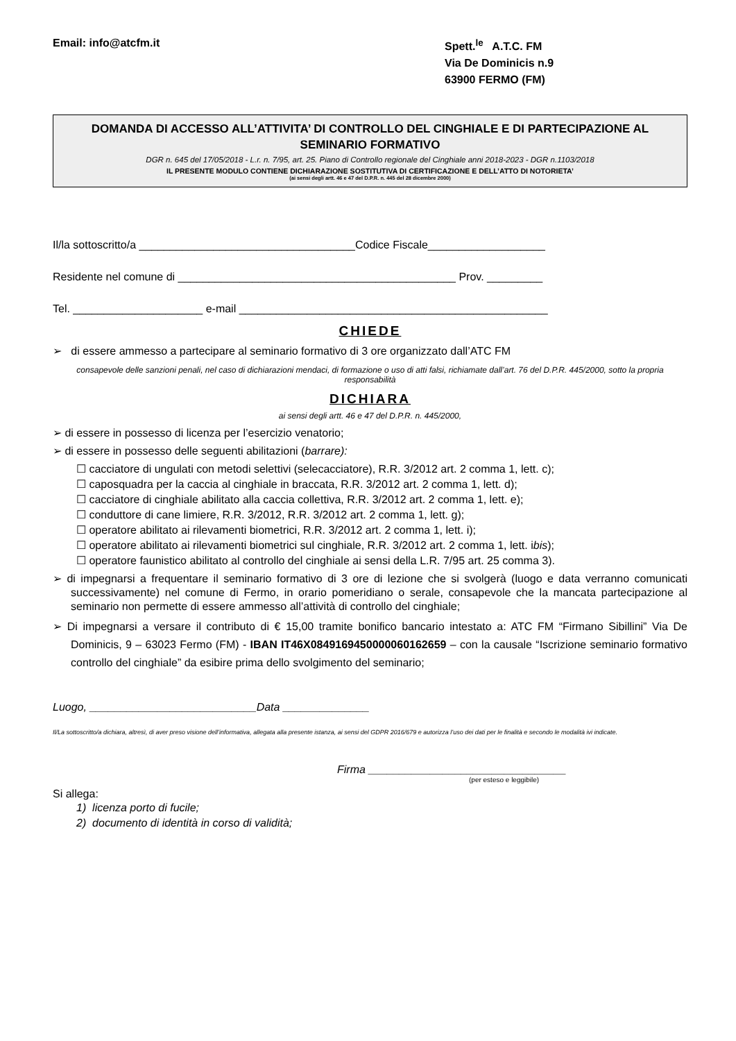Email: info@atcfm.it Spett.<sup>le</sup> A.T.C. FM
Via De Dominicis n.9
63900 FERMO (FM)
DOMANDA DI ACCESSO ALL’ATTIVITA’ DI CONTROLLO DEL CINGHIALE E DI PARTECIPAZIONE AL SEMINARIO FORMATIVO
DGR n. 645 del 17/05/2018 - L.r. n. 7/95, art. 25. Piano di Controllo regionale del Cinghiale anni 2018-2023 - DGR n.1103/2018
IL PRESENTE MODULO CONTIENE DICHIARAZIONE SOSTITUTIVA DI CERTIFICAZIONE E DELL’ATTO DI NOTORIETA’
(ai sensi degli artt. 46 e 47 del D.P.R. n. 445 del 28 dicembre 2000)
Il/la sottoscritto/a ___________________________________Codice Fiscale___________________
Residente nel comune di _____________________________________________ Prov. _________
Tel. _____________________ e-mail __________________________________________________
CHIEDE
➢ di essere ammesso a partecipare al seminario formativo di 3 ore organizzato dall’ATC FM
consapevole delle sanzioni penali, nel caso di dichiarazioni mendaci, di formazione o uso di atti falsi, richiamate dall’art. 76 del D.P.R. 445/2000, sotto la propria responsabilità
DICHIARA
ai sensi degli artt. 46 e 47 del D.P.R. n. 445/2000,
➢ di essere in possesso di licenza per l’esercizio venatorio;
➢ di essere in possesso delle seguenti abilitazioni (barrare):
☐ cacciatore di ungulati con metodi selettivi (selecacciatore), R.R. 3/2012 art. 2 comma 1, lett. c);
☐ caposquadra per la caccia al cinghiale in braccata, R.R. 3/2012 art. 2 comma 1, lett. d);
☐ cacciatore di cinghiale abilitato alla caccia collettiva, R.R. 3/2012 art. 2 comma 1, lett. e);
☐ conduttore di cane limiere, R.R. 3/2012, R.R. 3/2012 art. 2 comma 1, lett. g);
☐ operatore abilitato ai rilevamenti biometrici, R.R. 3/2012 art. 2 comma 1, lett. i);
☐ operatore abilitato ai rilevamenti biometrici sul cinghiale, R.R. 3/2012 art. 2 comma 1, lett. ibis);
☐ operatore faunistico abilitato al controllo del cinghiale ai sensi della L.R. 7/95 art. 25 comma 3).
➢ di impegnarsi a frequentare il seminario formativo di 3 ore di lezione che si svolgerà (luogo e data verranno comunicati successivamente) nel comune di Fermo, in orario pomeridiano o serale, consapevole che la mancata partecipazione al seminario non permette di essere ammesso all’attività di controllo del cinghiale;
➢ Di impegnarsi a versare il contributo di € 15,00 tramite bonifico bancario intestato a: ATC FM “Firmano Sibillini” Via De Dominicis, 9 – 63023 Fermo (FM) - IBAN IT46X0849169450000060162659 – con la causale “Iscrizione seminario formativo controllo del cinghiale” da esibire prima dello svolgimento del seminario;
Luogo, ___________________________Data ______________
Il/La sottoscritto/a dichiara, altresì, di aver preso visione dell’informativa, allegata alla presente istanza, ai sensi del GDPR 2016/679 e autorizza l’uso dei dati per le finalità e secondo le modalità ivi indicate.
Firma ________________________________
(per esteso e leggibile)
Si allega:
1) licenza porto di fucile;
2) documento di identità in corso di validità;